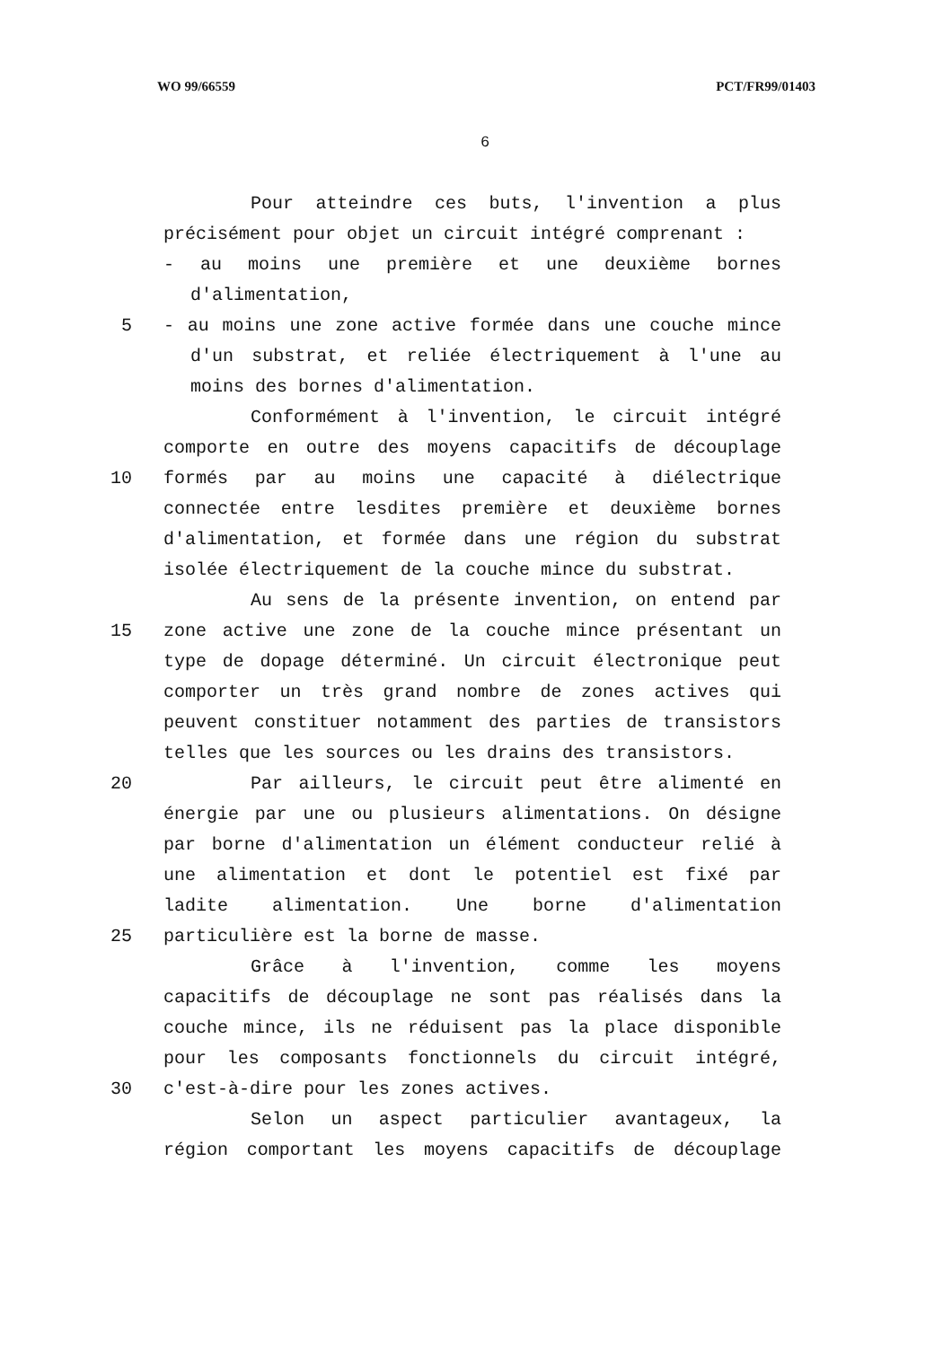WO 99/66559 PCT/FR99/01403
6
Pour atteindre ces buts, l'invention a plus
précisément pour objet un circuit intégré comprenant :
- au moins une première et une deuxième bornes
d'alimentation,
5 - au moins une zone active formée dans une couche mince
d'un substrat, et reliée électriquement à l'une au
moins des bornes d'alimentation.
Conformément à l'invention, le circuit intégré
comporte en outre des moyens capacitifs de découplage
10 formés par au moins une capacité à diélectrique
connectée entre lesdites première et deuxième bornes
d'alimentation, et formée dans une région du substrat
isolée électriquement de la couche mince du substrat.
Au sens de la présente invention, on entend par
15 zone active une zone de la couche mince présentant un
type de dopage déterminé. Un circuit électronique peut
comporter un très grand nombre de zones actives qui
peuvent constituer notamment des parties de transistors
telles que les sources ou les drains des transistors.
20 Par ailleurs, le circuit peut être alimenté en
énergie par une ou plusieurs alimentations. On désigne
par borne d'alimentation un élément conducteur relié à
une alimentation et dont le potentiel est fixé par
ladite alimentation. Une borne d'alimentation
25 particulière est la borne de masse.
Grâce à l'invention, comme les moyens
capacitifs de découplage ne sont pas réalisés dans la
couche mince, ils ne réduisent pas la place disponible
pour les composants fonctionnels du circuit intégré,
30 c'est-à-dire pour les zones actives.
Selon un aspect particulier avantageux, la
région comportant les moyens capacitifs de découplage